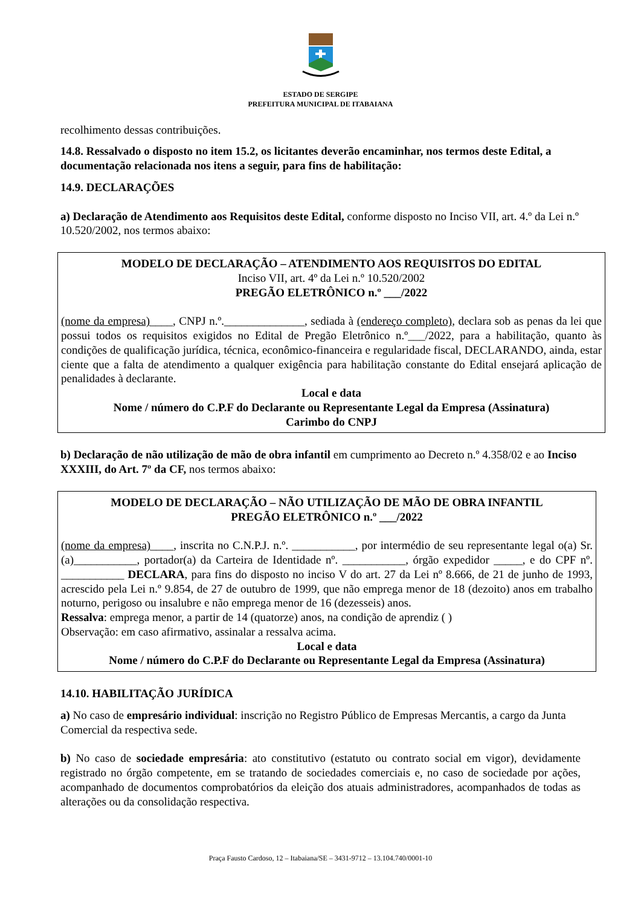ESTADO DE SERGIPE
PREFEITURA MUNICIPAL DE ITABAIANA
recolhimento dessas contribuições.
14.8. Ressalvado o disposto no item 15.2, os licitantes deverão encaminhar, nos termos deste Edital, a documentação relacionada nos itens a seguir, para fins de habilitação:
14.9. DECLARAÇÕES
a) Declaração de Atendimento aos Requisitos deste Edital, conforme disposto no Inciso VII, art. 4.º da Lei n.º 10.520/2002, nos termos abaixo:
MODELO DE DECLARAÇÃO – ATENDIMENTO AOS REQUISITOS DO EDITAL
Inciso VII, art. 4º da Lei n.º 10.520/2002
PREGÃO ELETRÔNICO n.º ___/2022
(nome da empresa)____, CNPJ n.º.______________, sediada à (endereço completo), declara sob as penas da lei que possui todos os requisitos exigidos no Edital de Pregão Eletrônico n.º___/2022, para a habilitação, quanto às condições de qualificação jurídica, técnica, econômico-financeira e regularidade fiscal, DECLARANDO, ainda, estar ciente que a falta de atendimento a qualquer exigência para habilitação constante do Edital ensejará aplicação de penalidades à declarante.
Local e data
Nome / número do C.P.F do Declarante ou Representante Legal da Empresa (Assinatura)
Carimbo do CNPJ
b) Declaração de não utilização de mão de obra infantil em cumprimento ao Decreto n.º 4.358/02 e ao Inciso XXXIII, do Art. 7º da CF, nos termos abaixo:
MODELO DE DECLARAÇÃO – NÃO UTILIZAÇÃO DE MÃO DE OBRA INFANTIL
PREGÃO ELETRÔNICO n.º ___/2022
(nome da empresa)____, inscrita no C.N.P.J. n.º. ___________, por intermédio de seu representante legal o(a) Sr.(a)___________, portador(a) da Carteira de Identidade nº. ___________, órgão expedidor _____, e do CPF nº. ___________ DECLARA, para fins do disposto no inciso V do art. 27 da Lei nº 8.666, de 21 de junho de 1993, acrescido pela Lei n.º 9.854, de 27 de outubro de 1999, que não emprega menor de 18 (dezoito) anos em trabalho noturno, perigoso ou insalubre e não emprega menor de 16 (dezesseis) anos.
Ressalva: emprega menor, a partir de 14 (quatorze) anos, na condição de aprendiz ( )
Observação: em caso afirmativo, assinalar a ressalva acima.
Local e data
Nome / número do C.P.F do Declarante ou Representante Legal da Empresa (Assinatura)
14.10. HABILITAÇÃO JURÍDICA
a) No caso de empresário individual: inscrição no Registro Público de Empresas Mercantis, a cargo da Junta Comercial da respectiva sede.
b) No caso de sociedade empresária: ato constitutivo (estatuto ou contrato social em vigor), devidamente registrado no órgão competente, em se tratando de sociedades comerciais e, no caso de sociedade por ações, acompanhado de documentos comprobatórios da eleição dos atuais administradores, acompanhados de todas as alterações ou da consolidação respectiva.
Praça Fausto Cardoso, 12 – Itabaiana/SE – 3431-9712 – 13.104.740/0001-10